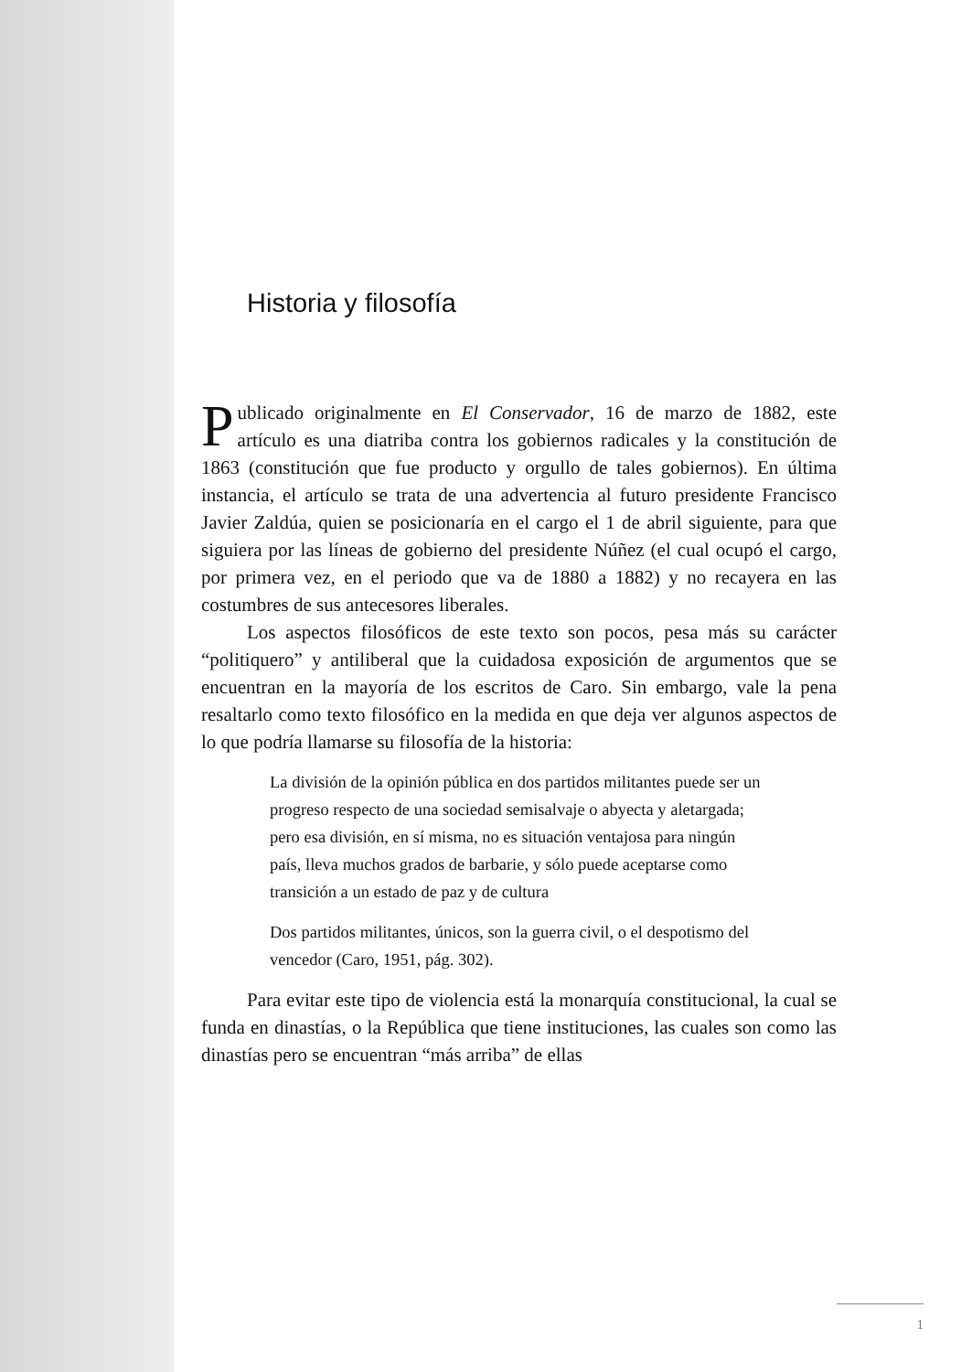Historia y filosofía
Publicado originalmente en El Conservador, 16 de marzo de 1882, este artículo es una diatriba contra los gobiernos radicales y la constitución de 1863 (constitución que fue producto y orgullo de tales gobiernos). En última instancia, el artículo se trata de una advertencia al futuro presidente Francisco Javier Zaldúa, quien se posicionaría en el cargo el 1 de abril siguiente, para que siguiera por las líneas de gobierno del presidente Núñez (el cual ocupó el cargo, por primera vez, en el periodo que va de 1880 a 1882) y no recayera en las costumbres de sus antecesores liberales.
Los aspectos filosóficos de este texto son pocos, pesa más su carácter “politiquero” y antiliberal que la cuidadosa exposición de argumentos que se encuentran en la mayoría de los escritos de Caro. Sin embargo, vale la pena resaltarlo como texto filosófico en la medida en que deja ver algunos aspectos de lo que podría llamarse su filosofía de la historia:
La división de la opinión pública en dos partidos militantes puede ser un progreso respecto de una sociedad semisalvaje o abyecta y aletargada; pero esa división, en sí misma, no es situación ventajosa para ningún país, lleva muchos grados de barbarie, y sólo puede aceptarse como transición a un estado de paz y de cultura
Dos partidos militantes, únicos, son la guerra civil, o el despotismo del vencedor (Caro, 1951, pág. 302).
Para evitar este tipo de violencia está la monarquía constitucional, la cual se funda en dinastías, o la República que tiene instituciones, las cuales son como las dinastías pero se encuentran “más arriba” de ellas
1